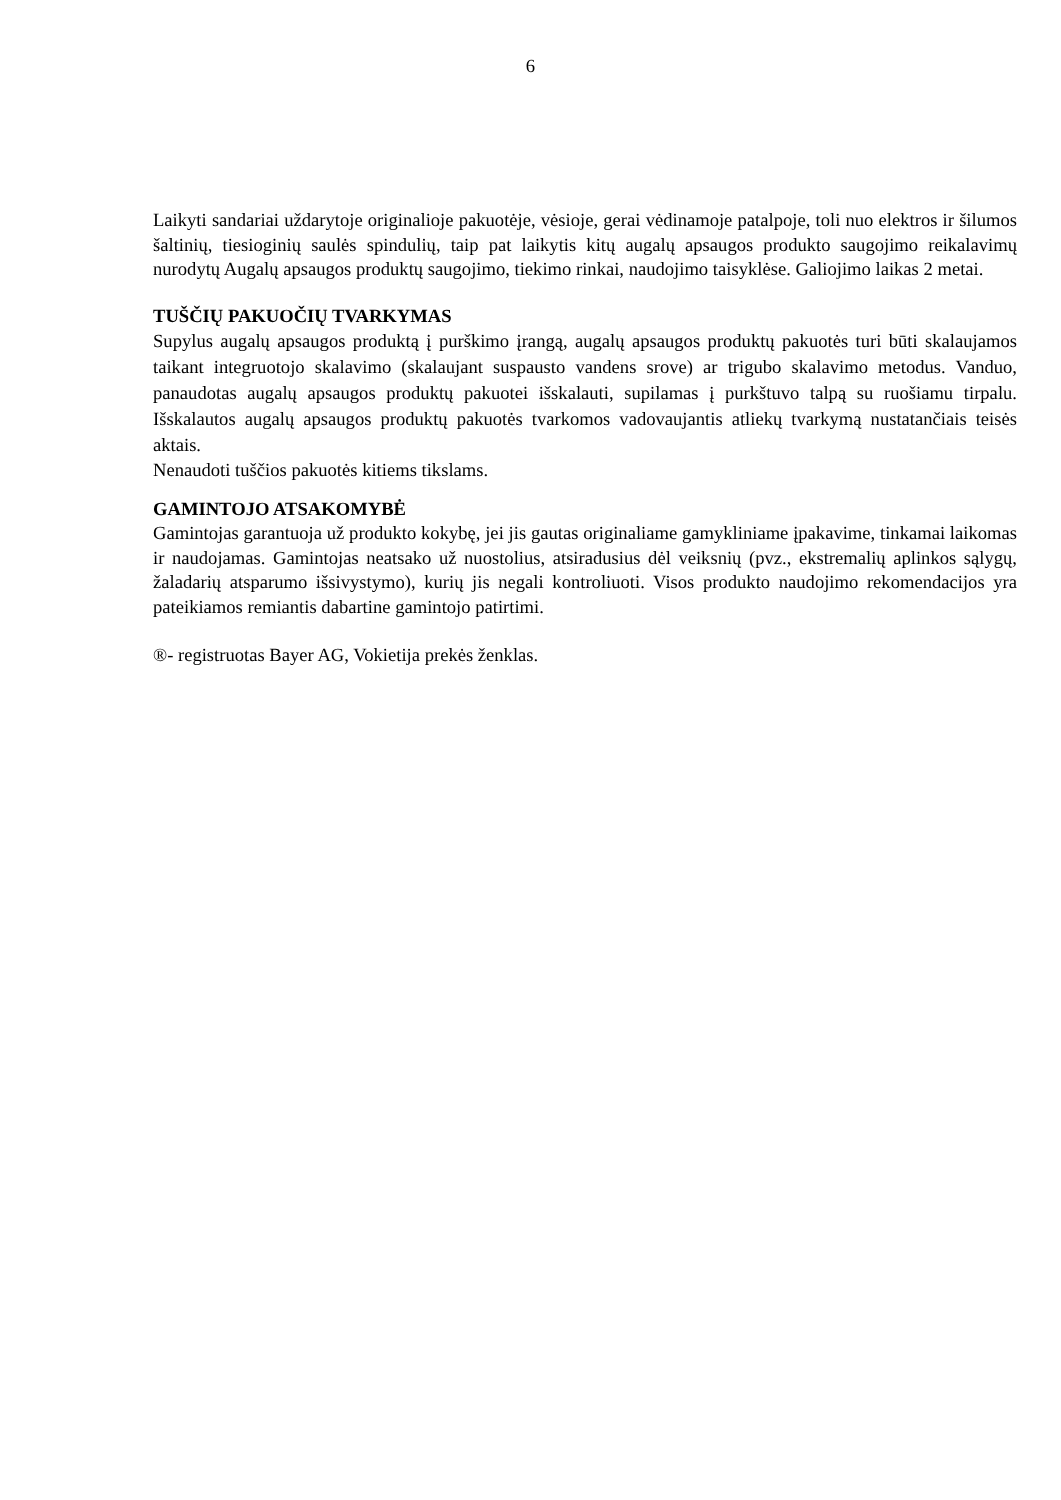6
Laikyti sandariai uždarytoje originalioje pakuotėje, vėsioje, gerai vėdinamoje patalpoje, toli nuo elektros ir šilumos šaltinių, tiesioginių saulės spindulių, taip pat laikytis kitų augalų apsaugos produkto saugojimo reikalavimų nurodytų Augalų apsaugos produktų saugojimo, tiekimo rinkai, naudojimo taisyklėse. Galiojimo laikas 2 metai.
TUŠČIŲ PAKUOČIŲ TVARKYMAS
Supylus augalų apsaugos produktą į purškimo įrangą, augalų apsaugos produktų pakuotės turi būti skalaujamos taikant integruotojo skalavimo (skalaujant suspausto vandens srove) ar trigubo skalavimo metodus. Vanduo, panaudotas augalų apsaugos produktų pakuotei išskalauti, supilamas į purkštuvo talpą su ruošiamu tirpalu. Išskalautos augalų apsaugos produktų pakuotės tvarkomos vadovaujantis atliekų tvarkymą nustatančiais teisės aktais.
Nenaudoti tuščios pakuotės kitiems tikslams.
GAMINTOJO ATSAKOMYBĖ
Gamintojas garantuoja už produkto kokybę, jei jis gautas originaliame gamykliniame įpakavime, tinkamai laikomas ir naudojamas. Gamintojas neatsako už nuostolius, atsiradusius dėl veiksnių (pvz., ekstremalių aplinkos sąlygų, žaladarių atsparumo išsivystymo), kurių jis negali kontroliuoti. Visos produkto naudojimo rekomendacijos yra pateikiamos remiantis dabartine gamintojo patirtimi.
®- registruotas Bayer AG, Vokietija prekės ženklas.